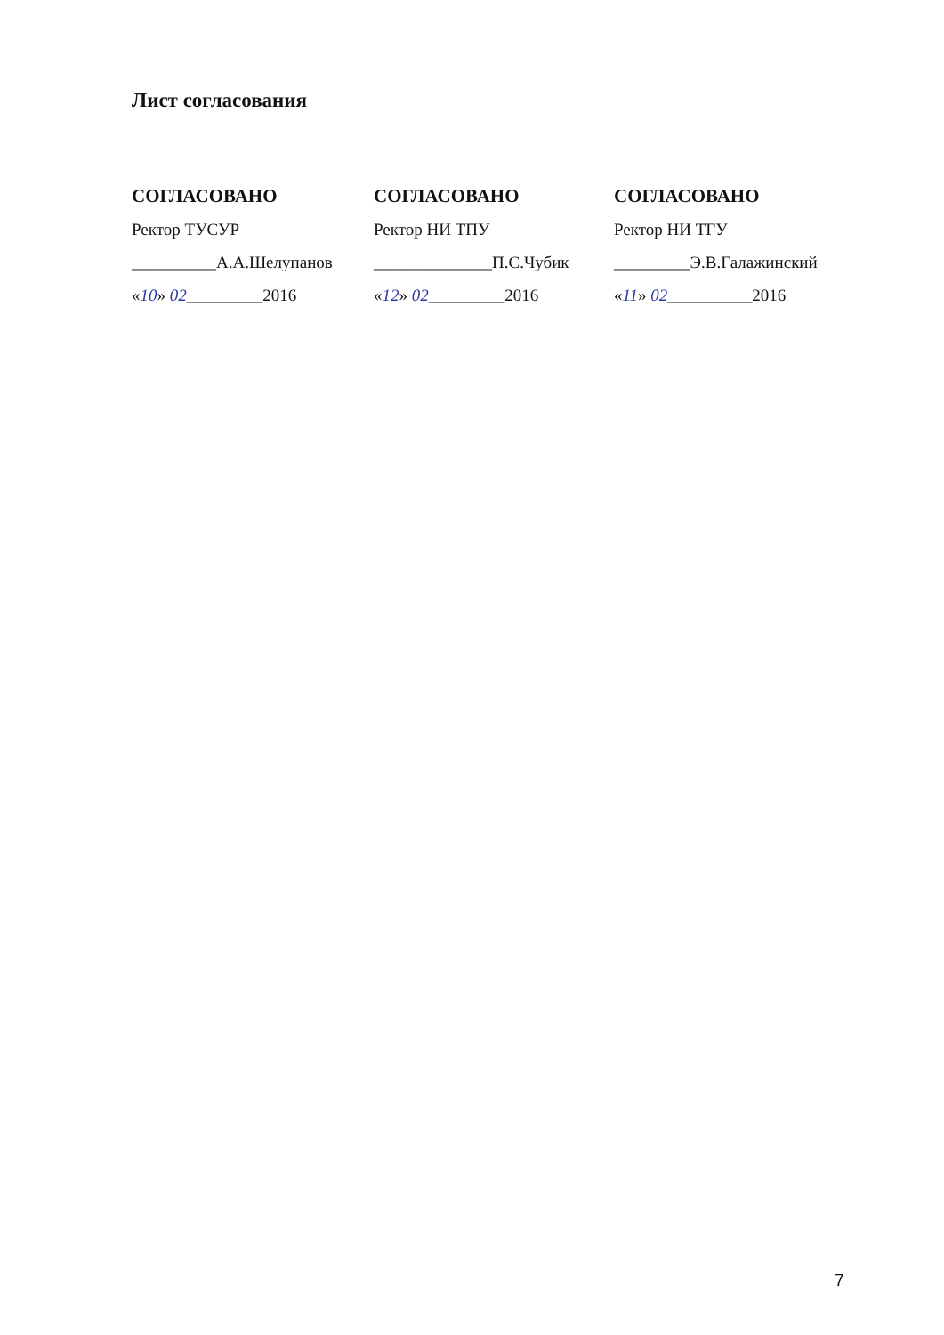Лист согласования
СОГЛАСОВАНО
Ректор ТУСУР
__________А.А.Шелупанов
«10» 02_________2016
СОГЛАСОВАНО
Ректор НИ ТПУ
______________П.С.Чубик
«12» 02_________2016
СОГЛАСОВАНО
Ректор НИ ТГУ
_________Э.В.Галажинский
«11» 02__________2016
7